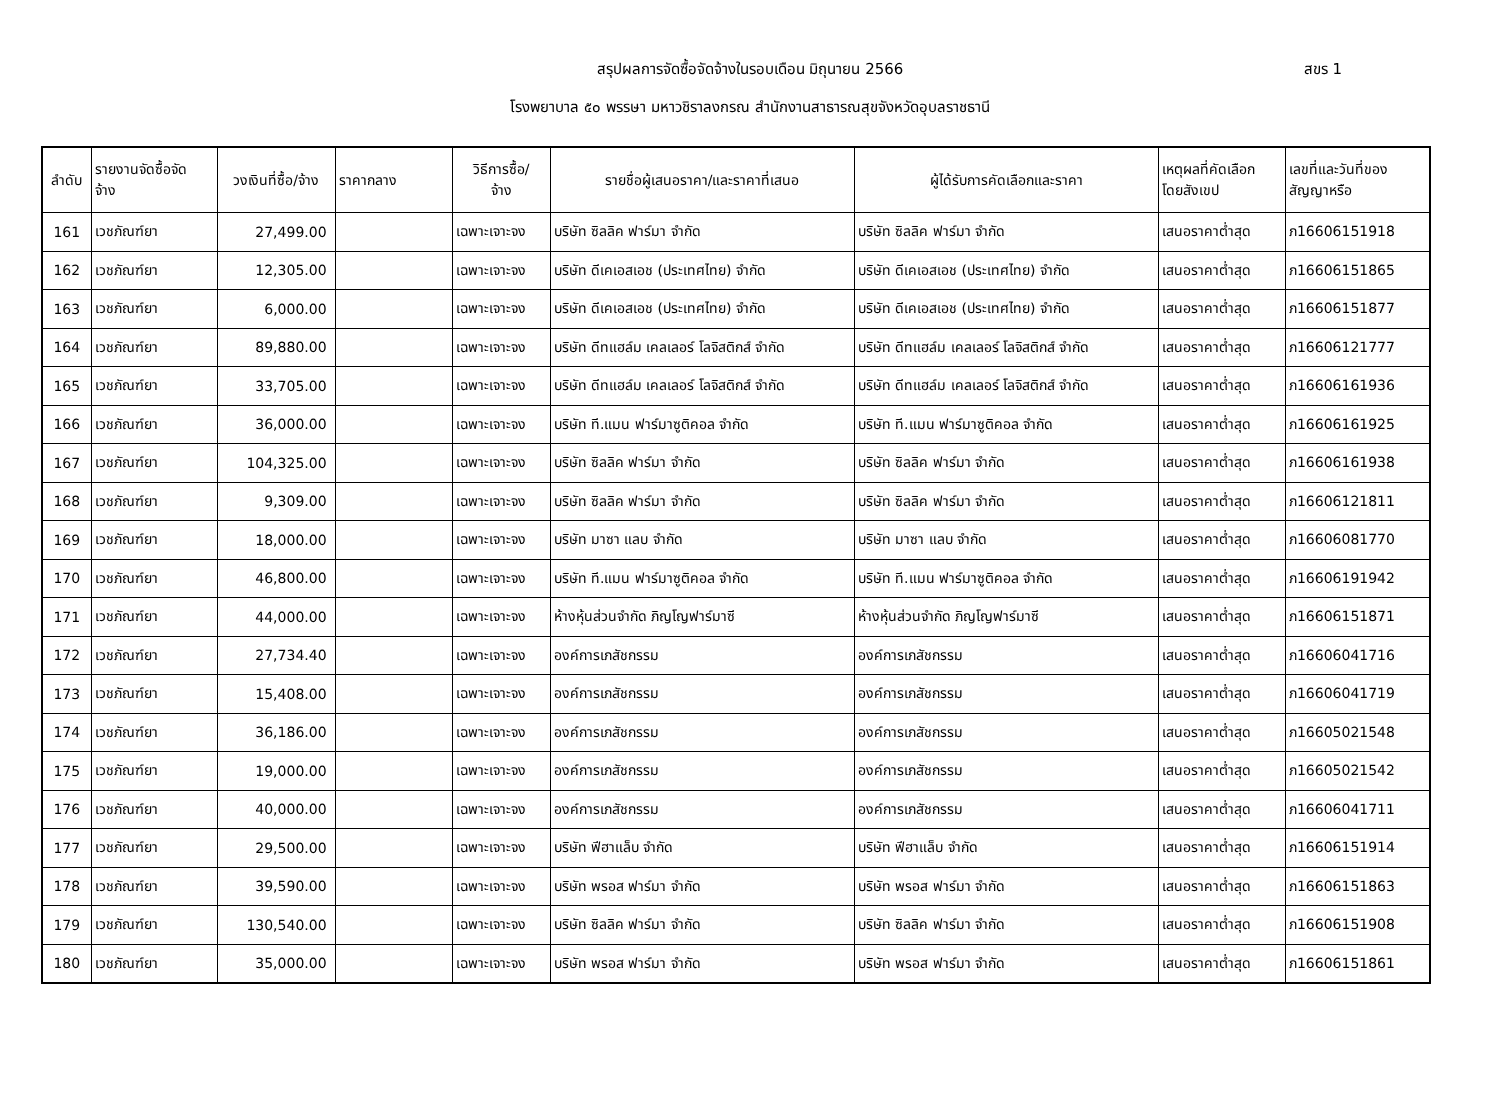สรุปผลการจัดซื้อจัดจ้างในรอบเดือน มิถุนายน 2566 สขร 1
โรงพยาบาล ๕๐ พรรษา มหาวชิราลงกรณ สำนักงานสาธารณสุขจังหวัดอุบลราชธานี
| ลำดับ | รายงานจัดซื้อจัด จ้าง | วงเงินที่ซื้อ/จ้าง | ราคากลาง | วิธีการซื้อ/ จ้าง | รายชื่อผู้เสนอราคา/และราคาที่เสนอ | ผู้ได้รับการคัดเลือกและราคา | เหตุผลที่คัดเลือก โดยสังเขป | เลขที่และวันที่ของ สัญญาหรือ |
| --- | --- | --- | --- | --- | --- | --- | --- | --- |
| 161 | เวชภัณฑ์ยา | 27,499.00 | | เฉพาะเจาะจง | บริษัท ซิลลิค ฟาร์มา จำกัด | บริษัท ซิลลิค ฟาร์มา จำกัด | เสนอราคาต่ำสุด | ภ16606151918 |
| 162 | เวชภัณฑ์ยา | 12,305.00 | | เฉพาะเจาะจง | บริษัท ดีเคเอสเอช (ประเทศไทย) จำกัด | บริษัท ดีเคเอสเอช (ประเทศไทย) จำกัด | เสนอราคาต่ำสุด | ภ16606151865 |
| 163 | เวชภัณฑ์ยา | 6,000.00 | | เฉพาะเจาะจง | บริษัท ดีเคเอสเอช (ประเทศไทย) จำกัด | บริษัท ดีเคเอสเอช (ประเทศไทย) จำกัด | เสนอราคาต่ำสุด | ภ16606151877 |
| 164 | เวชภัณฑ์ยา | 89,880.00 | | เฉพาะเจาะจง | บริษัท ดีทแฮล์ม เคลเลอร์ โลจิสติกส์ จำกัด | บริษัท ดีทแฮล์ม เคลเลอร์ โลจิสติกส์ จำกัด | เสนอราคาต่ำสุด | ภ16606121777 |
| 165 | เวชภัณฑ์ยา | 33,705.00 | | เฉพาะเจาะจง | บริษัท ดีทแฮล์ม เคลเลอร์ โลจิสติกส์ จำกัด | บริษัท ดีทแฮล์ม เคลเลอร์ โลจิสติกส์ จำกัด | เสนอราคาต่ำสุด | ภ16606161936 |
| 166 | เวชภัณฑ์ยา | 36,000.00 | | เฉพาะเจาะจง | บริษัท ที.แมน ฟาร์มาซูติคอล จำกัด | บริษัท ที.แมน ฟาร์มาซูติคอล จำกัด | เสนอราคาต่ำสุด | ภ16606161925 |
| 167 | เวชภัณฑ์ยา | 104,325.00 | | เฉพาะเจาะจง | บริษัท ซิลลิค ฟาร์มา จำกัด | บริษัท ซิลลิค ฟาร์มา จำกัด | เสนอราคาต่ำสุด | ภ16606161938 |
| 168 | เวชภัณฑ์ยา | 9,309.00 | | เฉพาะเจาะจง | บริษัท ซิลลิค ฟาร์มา จำกัด | บริษัท ซิลลิค ฟาร์มา จำกัด | เสนอราคาต่ำสุด | ภ16606121811 |
| 169 | เวชภัณฑ์ยา | 18,000.00 | | เฉพาะเจาะจง | บริษัท มาซา แลบ จำกัด | บริษัท มาซา แลบ จำกัด | เสนอราคาต่ำสุด | ภ16606081770 |
| 170 | เวชภัณฑ์ยา | 46,800.00 | | เฉพาะเจาะจง | บริษัท ที.แมน ฟาร์มาซูติคอล จำกัด | บริษัท ที.แมน ฟาร์มาซูติคอล จำกัด | เสนอราคาต่ำสุด | ภ16606191942 |
| 171 | เวชภัณฑ์ยา | 44,000.00 | | เฉพาะเจาะจง | ห้างหุ้นส่วนจำกัด ภิญโญฟาร์มาซี | ห้างหุ้นส่วนจำกัด ภิญโญฟาร์มาซี | เสนอราคาต่ำสุด | ภ16606151871 |
| 172 | เวชภัณฑ์ยา | 27,734.40 | | เฉพาะเจาะจง | องค์การเภสัชกรรม | องค์การเภสัชกรรม | เสนอราคาต่ำสุด | ภ16606041716 |
| 173 | เวชภัณฑ์ยา | 15,408.00 | | เฉพาะเจาะจง | องค์การเภสัชกรรม | องค์การเภสัชกรรม | เสนอราคาต่ำสุด | ภ16606041719 |
| 174 | เวชภัณฑ์ยา | 36,186.00 | | เฉพาะเจาะจง | องค์การเภสัชกรรม | องค์การเภสัชกรรม | เสนอราคาต่ำสุด | ภ16605021548 |
| 175 | เวชภัณฑ์ยา | 19,000.00 | | เฉพาะเจาะจง | องค์การเภสัชกรรม | องค์การเภสัชกรรม | เสนอราคาต่ำสุด | ภ16605021542 |
| 176 | เวชภัณฑ์ยา | 40,000.00 | | เฉพาะเจาะจง | องค์การเภสัชกรรม | องค์การเภสัชกรรม | เสนอราคาต่ำสุด | ภ16606041711 |
| 177 | เวชภัณฑ์ยา | 29,500.00 | | เฉพาะเจาะจง | บริษัท ฟีฮาแล็บ จำกัด | บริษัท ฟีฮาแล็บ จำกัด | เสนอราคาต่ำสุด | ภ16606151914 |
| 178 | เวชภัณฑ์ยา | 39,590.00 | | เฉพาะเจาะจง | บริษัท พรอส ฟาร์มา จำกัด | บริษัท พรอส ฟาร์มา จำกัด | เสนอราคาต่ำสุด | ภ16606151863 |
| 179 | เวชภัณฑ์ยา | 130,540.00 | | เฉพาะเจาะจง | บริษัท ซิลลิค ฟาร์มา จำกัด | บริษัท ซิลลิค ฟาร์มา จำกัด | เสนอราคาต่ำสุด | ภ16606151908 |
| 180 | เวชภัณฑ์ยา | 35,000.00 | | เฉพาะเจาะจง | บริษัท พรอส ฟาร์มา จำกัด | บริษัท พรอส ฟาร์มา จำกัด | เสนอราคาต่ำสุด | ภ16606151861 |